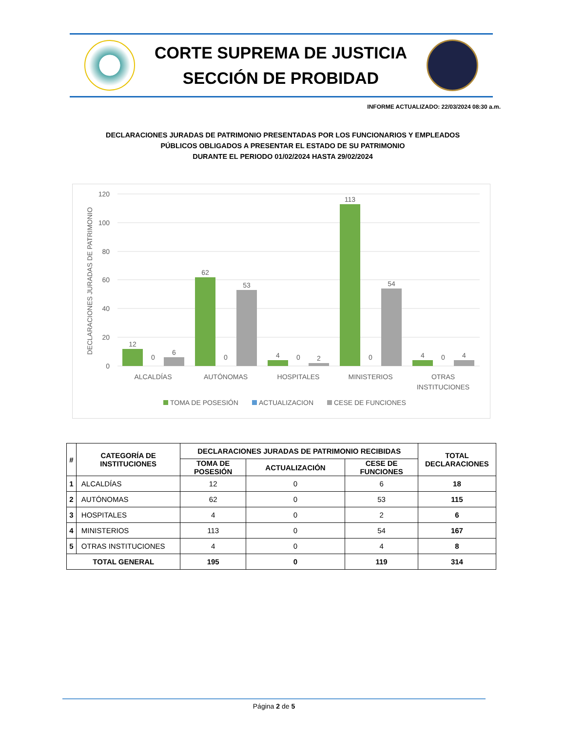CORTE SUPREMA DE JUSTICIA
SECCIÓN DE PROBIDAD
INFORME ACTUALIZADO: 22/03/2024 08:30 a.m.
DECLARACIONES JURADAS DE PATRIMONIO PRESENTADAS POR LOS FUNCIONARIOS Y EMPLEADOS
PÚBLICOS OBLIGADOS A PRESENTAR EL ESTADO DE SU PATRIMONIO
DURANTE EL PERIODO 01/02/2024 HASTA 29/02/2024
120
100
80
60
40
20
0
DECLARACIONES JURADAS DE PATRIMONIO
12
0
6
62
0
53
4
0
2
113
0
54
4
0
4
ALCALDÍAS
AUTÓNOMAS
HOSPITALES
MINISTERIOS
OTRAS
INSTITUCIONES
TOMA DE POSESIÓN
ACTUALIZACION
CESE DE FUNCIONES
| # | CATEGORÍA DE INSTITUCIONES | DECLARACIONES JURADAS DE PATRIMONIO RECIBIDAS | | | TOTAL DECLARACIONES |
| --- | --- | --- | --- | --- | --- |
| | | TOMA DE POSESIÓN | ACTUALIZACIÓN | CESE DE FUNCIONES | |
| 1 | ALCALDÍAS | 12 | 0 | 6 | 18 |
| 2 | AUTÓNOMAS | 62 | 0 | 53 | 115 |
| 3 | HOSPITALES | 4 | 0 | 2 | 6 |
| 4 | MINISTERIOS | 113 | 0 | 54 | 167 |
| 5 | OTRAS INSTITUCIONES | 4 | 0 | 4 | 8 |
| TOTAL GENERAL | | 195 | 0 | 119 | 314 |
Página 2 de 5